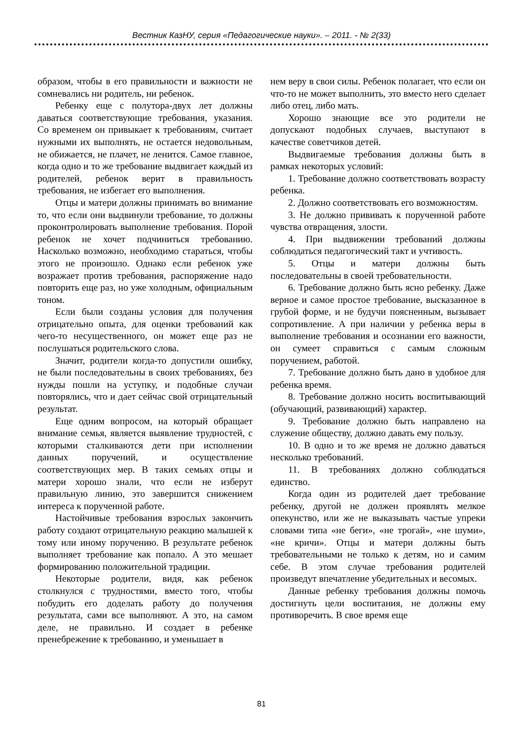Вестник КазНУ, серия «Педагогические науки». – 2011. - № 2(33)
образом, чтобы в его правильности и важности не сомневались ни родитель, ни ребенок.
Ребенку еще с полутора-двух лет должны даваться соответствующие требования, указания. Со временем он привыкает к требованиям, считает нужными их выполнять, не остается недовольным, не обижается, не плачет, не ленится. Самое главное, когда одно и то же требование выдвигает каждый из родителей, ребенок верит в правильность требования, не избегает его выполнения.
Отцы и матери должны принимать во внимание то, что если они выдвинули требование, то должны проконтролировать выполнение требования. Порой ребенок не хочет подчиниться требованию. Насколько возможно, необходимо стараться, чтобы этого не произошло. Однако если ребенок уже возражает против требования, распоряжение надо повторить еще раз, но уже холодным, официальным тоном.
Если были созданы условия для получения отрицательно опыта, для оценки требований как чего-то несущественного, он может еще раз не послушаться родительского слова.
Значит, родители когда-то допустили ошибку, не были последовательны в своих требованиях, без нужды пошли на уступку, и подобные случаи повторялись, что и дает сейчас свой отрицательный результат.
Еще одним вопросом, на который обращает внимание семья, является выявление трудностей, с которыми сталкиваются дети при исполнении данных поручений, и осуществление соответствующих мер. В таких семьях отцы и матери хорошо знали, что если не изберут правильную линию, это завершится снижением интереса к порученной работе.
Настойчивые требования взрослых закончить работу создают отрицательную реакцию малышей к тому или иному поручению. В результате ребенок выполняет требование как попало. А это мешает формированию положительной традиции.
Некоторые родители, видя, как ребенок столкнулся с трудностями, вместо того, чтобы побудить его доделать работу до получения результата, сами все выполняют. А это, на самом деле, не правильно. И создает в ребенке пренебрежение к требованию, и уменьшает в
нем веру в свои силы. Ребенок полагает, что если он что-то не может выполнить, это вместо него сделает либо отец, либо мать.
Хорошо знающие все это родители не допускают подобных случаев, выступают в качестве советчиков детей.
Выдвигаемые требования должны быть в рамках некоторых условий:
1. Требование должно соответствовать возрасту ребенка.
2. Должно соответствовать его возможностям.
3. Не должно прививать к порученной работе чувства отвращения, злости.
4. При выдвижении требований должны соблюдаться педагогический такт и учтивость.
5. Отцы и матери должны быть последовательны в своей требовательности.
6. Требование должно быть ясно ребенку. Даже верное и самое простое требование, высказанное в грубой форме, и не будучи поясненным, вызывает сопротивление. А при наличии у ребенка веры в выполнение требования и осознании его важности, он сумеет справиться с самым сложным поручением, работой.
7. Требование должно быть дано в удобное для ребенка время.
8. Требование должно носить воспитывающий (обучающий, развивающий) характер.
9. Требование должно быть направлено на служение обществу, должно давать ему пользу.
10. В одно и то же время не должно даваться несколько требований.
11. В требованиях должно соблюдаться единство.
Когда один из родителей дает требование ребенку, другой не должен проявлять мелкое опекунство, или же не выказывать частые упреки словами типа «не беги», «не трогай», «не шуми», «не кричи». Отцы и матери должны быть требовательными не только к детям, но и самим себе. В этом случае требования родителей произведут впечатление убедительных и весомых.
Данные ребенку требования должны помочь достигнуть цели воспитания, не должны ему противоречить. В свое время еще
81